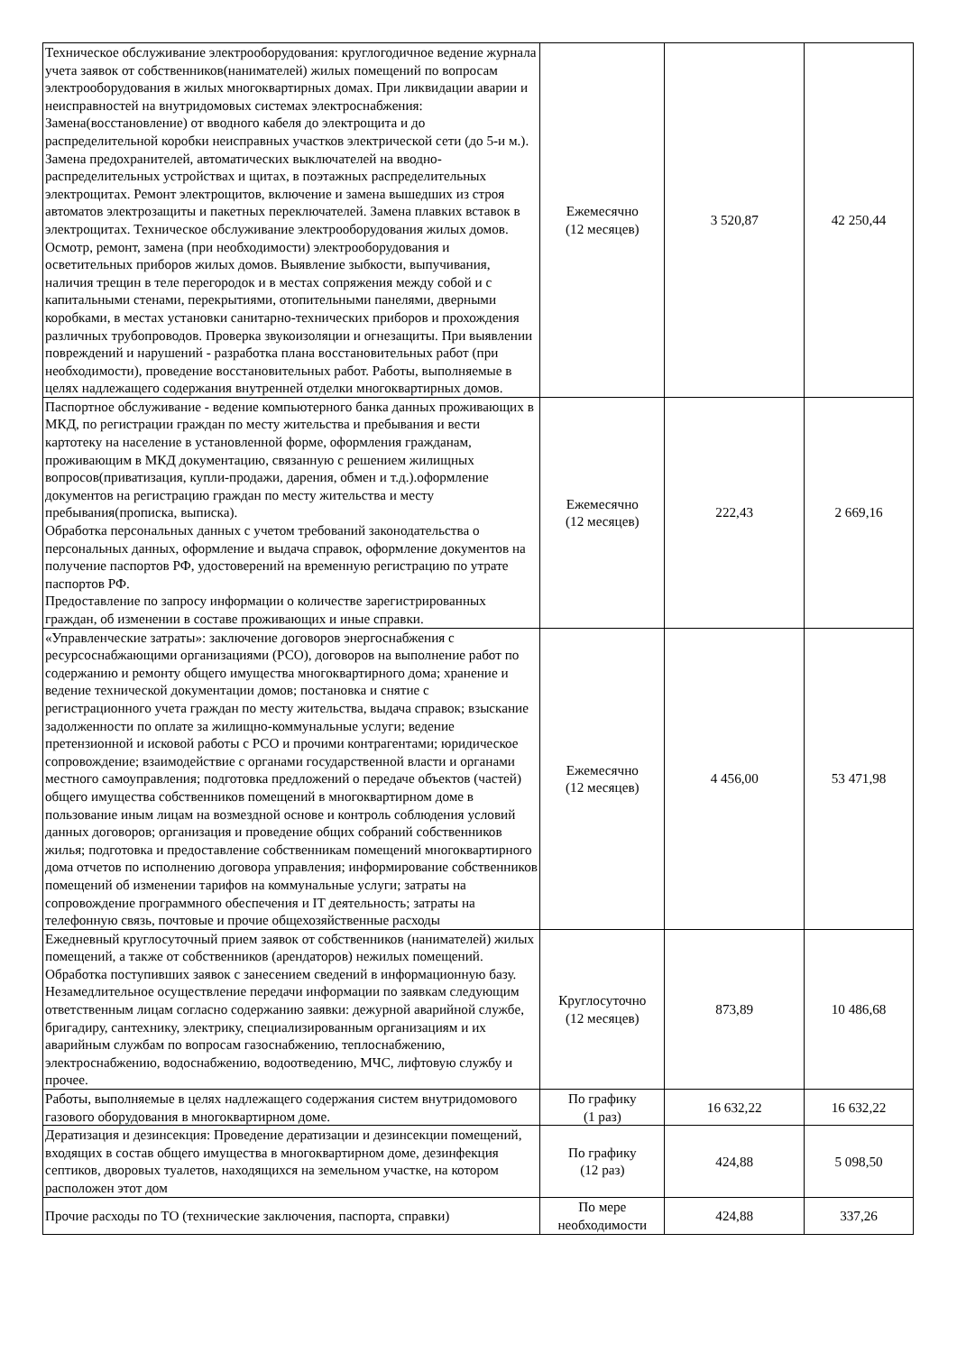| Техническое обслуживание электрооборудования: круглогодичное ведение журнала учета заявок от собственников(нанимателей) жилых помещений по вопросам электрооборудования в жилых многоквартирных домах. При ликвидации аварии и неисправностей на внутридомовых системах электроснабжения: Замена(восстановление) от вводного кабеля до электрощита и до распределительной коробки неисправных участков электрической сети (до 5-и м.). Замена предохранителей, автоматических выключателей на вводно-распределительных устройствах и щитах, в поэтажных распределительных электрощитах. Ремонт электрощитов, включение и замена вышедших из строя автоматов электрозащиты и пакетных переключателей. Замена плавких вставок в электрощитах. Техническое обслуживание электрооборудования жилых домов. Осмотр, ремонт, замена (при необходимости) электрооборудования и осветительных приборов жилых домов. Выявление зыбкости, выпучивания, наличия трещин в теле перегородок и в местах сопряжения между собой и с капитальными стенами, перекрытиями, отопительными панелями, дверными коробками, в местах установки санитарно-технических приборов и прохождения различных трубопроводов. Проверка звукоизоляции и огнезащиты. При выявлении повреждений и нарушений - разработка плана восстановительных работ (при необходимости), проведение восстановительных работ. Работы, выполняемые в целях надлежащего содержания внутренней отделки многоквартирных домов. | Ежемесячно (12 месяцев) | 3 520,87 | 42 250,44 |
| Паспортное обслуживание - ведение компьютерного банка данных проживающих в МКД, по регистрации граждан по месту жительства и пребывания и вести картотеку на население в установленной форме, оформления гражданам, проживающим в МКД документацию, связанную с решением жилищных вопросов(приватизация, купли-продажи, дарения, обмен и т.д.).оформление документов на регистрацию граждан по месту жительства и месту пребывания(прописка, выписка). Обработка персональных данных с учетом требований законодательства о персональных данных, оформление и выдача справок, оформление документов на получение паспортов РФ, удостоверений на временную регистрацию по утрате паспортов РФ. Предоставление по запросу информации о количестве зарегистрированных граждан, об изменении в составе проживающих и иные справки. | Ежемесячно (12 месяцев) | 222,43 | 2 669,16 |
| «Управленческие затраты»: заключение договоров энергоснабжения с ресурсоснабжающими организациями (РСО), договоров на выполнение работ по содержанию и ремонту общего имущества многоквартирного дома; хранение и ведение технической документации домов; постановка и снятие с регистрационного учета граждан по месту жительства, выдача справок; взыскание задолженности по оплате за жилищно-коммунальные услуги; ведение претензионной и исковой работы с РСО и прочими контрагентами; юридическое сопровождение; взаимодействие с органами государственной власти и органами местного самоуправления; подготовка предложений о передаче объектов (частей) общего имущества собственников помещений в многоквартирном доме в пользование иным лицам на возмездной основе и контроль соблюдения условий данных договоров; организация и проведение общих собраний собственников жилья; подготовка и предоставление собственникам помещений многоквартирного дома отчетов по исполнению договора управления; информирование собственников помещений об изменении тарифов на коммунальные услуги; затраты на сопровождение программного обеспечения и IT деятельность; затраты на телефонную связь, почтовые и прочие общехозяйственные расходы | Ежемесячно (12 месяцев) | 4 456,00 | 53 471,98 |
| Ежедневный круглосуточный прием заявок от собственников (нанимателей) жилых помещений, а также от собственников (арендаторов) нежилых помещений. Обработка поступивших заявок с занесением сведений в информационную базу. Незамедлительное осуществление передачи информации по заявкам следующим ответственным лицам согласно содержанию заявки: дежурной аварийной службе, бригадиру, сантехнику, электрику, специализированным организациям и их аварийным службам по вопросам газоснабжению, теплоснабжению, электроснабжению, водоснабжению, водоотведению, МЧС, лифтовую службу и прочее. | Круглосуточно (12 месяцев) | 873,89 | 10 486,68 |
| Работы, выполняемые в целях надлежащего содержания систем внутридомового газового оборудования в многоквартирном доме. | По графику (1 раз) | 16 632,22 | 16 632,22 |
| Дератизация и дезинсекция: Проведение дератизации и дезинсекции помещений, входящих в состав общего имущества в многоквартирном доме, дезинфекция септиков, дворовых туалетов, находящихся на земельном участке, на котором расположен этот дом | По графику (12 раз) | 424,88 | 5 098,50 |
| Прочие расходы по ТО (технические заключения, паспорта, справки) | По мере необходимости | 424,88 | 337,26 |